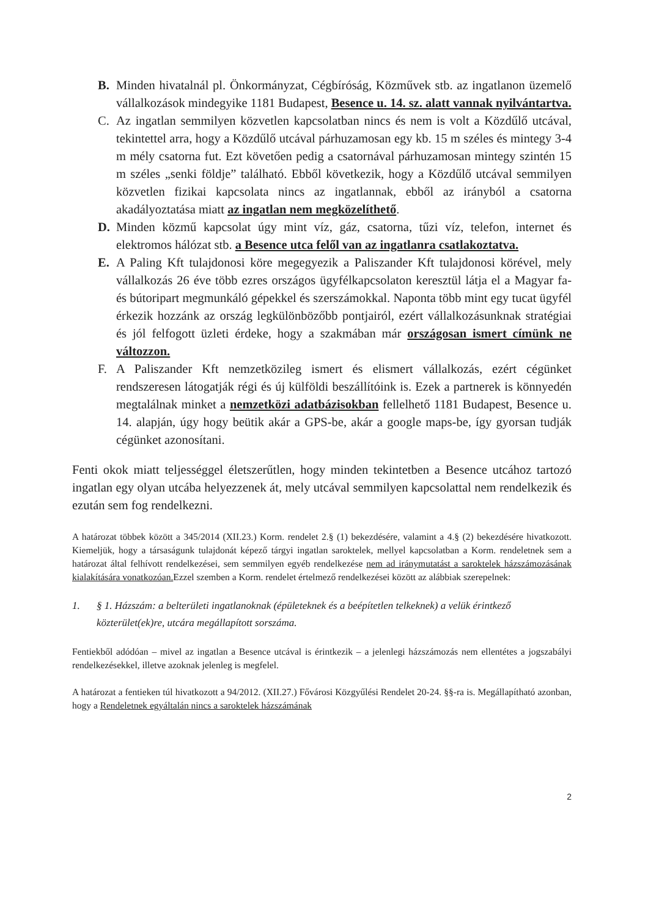B. Minden hivatalnál pl. Önkormányzat, Cégbíróság, Közművek stb. az ingatlanon üzemelő vállalkozások mindegyike 1181 Budapest, Besence u. 14. sz. alatt vannak nyilvántartva.
C. Az ingatlan semmilyen közvetlen kapcsolatban nincs és nem is volt a Közdűlő utcával, tekintettel arra, hogy a Közdűlő utcával párhuzamosan egy kb. 15 m széles és mintegy 3-4 m mély csatorna fut. Ezt követően pedig a csatornával párhuzamosan mintegy szintén 15 m széles „senki földje” található. Ebből következik, hogy a Közdűlő utcával semmilyen közvetlen fizikai kapcsolata nincs az ingatlannak, ebből az irányból a csatorna akadályoztatása miatt az ingatlan nem megközelíthető.
D. Minden közmű kapcsolat úgy mint víz, gáz, csatorna, tűzi víz, telefon, internet és elektromos hálózat stb. a Besence utca felől van az ingatlanra csatlakoztatva.
E. A Paling Kft tulajdonosi köre megegyezik a Paliszander Kft tulajdonosi körével, mely vállalkozás 26 éve több ezres országos ügyfélkapcsolaton keresztül látja el a Magyar fa- és bútoripart megmunkáló gépekkel és szerszámokkal. Naponta több mint egy tucat ügyfél érkezik hozzánk az ország legkülönbözőbb pontjairól, ezért vállalkozásunknak stratégiai és jól felfogott üzleti érdeke, hogy a szakmában már országosan ismert címünk ne változzon.
F. A Paliszander Kft nemzetközileg ismert és elismert vállalkozás, ezért cégünket rendszeresen látogatják régi és új külföldi beszállítóink is. Ezek a partnerek is könnyedén megtalálnak minket a nemzetközi adatbázisokban fellelhető 1181 Budapest, Besence u. 14. alapján, úgy hogy beütik akár a GPS-be, akár a google maps-be, így gyorsan tudják cégünket azonosítani.
Fenti okok miatt teljességgel életszerűtlen, hogy minden tekintetben a Besence utcához tartozó ingatlan egy olyan utcába helyezzenek át, mely utcával semmilyen kapcsolattal nem rendelkezik és ezután sem fog rendelkezni.
A határozat többek között a 345/2014 (XII.23.) Korm. rendelet 2.§ (1) bekezdésére, valamint a 4.§ (2) bekezdésére hivatkozott. Kiemeljük, hogy a társaságunk tulajdonát képező tárgyi ingatlan saroktelek, mellyel kapcsolatban a Korm. rendeletnek sem a határozat által felhívott rendelkezései, sem semmilyen egyéb rendelkezése nem ad iránymutatást a saroktelek házszámozásának kialakítására vonatkozóan. Ezzel szemben a Korm. rendelet értelmező rendelkezései között az alábbiak szerepelnek:
1. § 1. Házszám: a belterületi ingatlanoknak (épületeknek és a beépítetlen telkeknek) a velük érintkező közterület(ek)re, utcára megállapított sorszáma.
Fentiekből adódóan – mivel az ingatlan a Besence utcával is érintkezik – a jelenlegi házszámozás nem ellentétes a jogszabályi rendelkezésekkel, illetve azoknak jelenleg is megfelel.
A határozat a fentieken túl hivatkozott a 94/2012. (XII.27.) Fővárosi Közgyűlési Rendelet 20-24. §§-ra is. Megállapítható azonban, hogy a Rendeletnek egyáltalán nincs a saroktelek házszámának
2